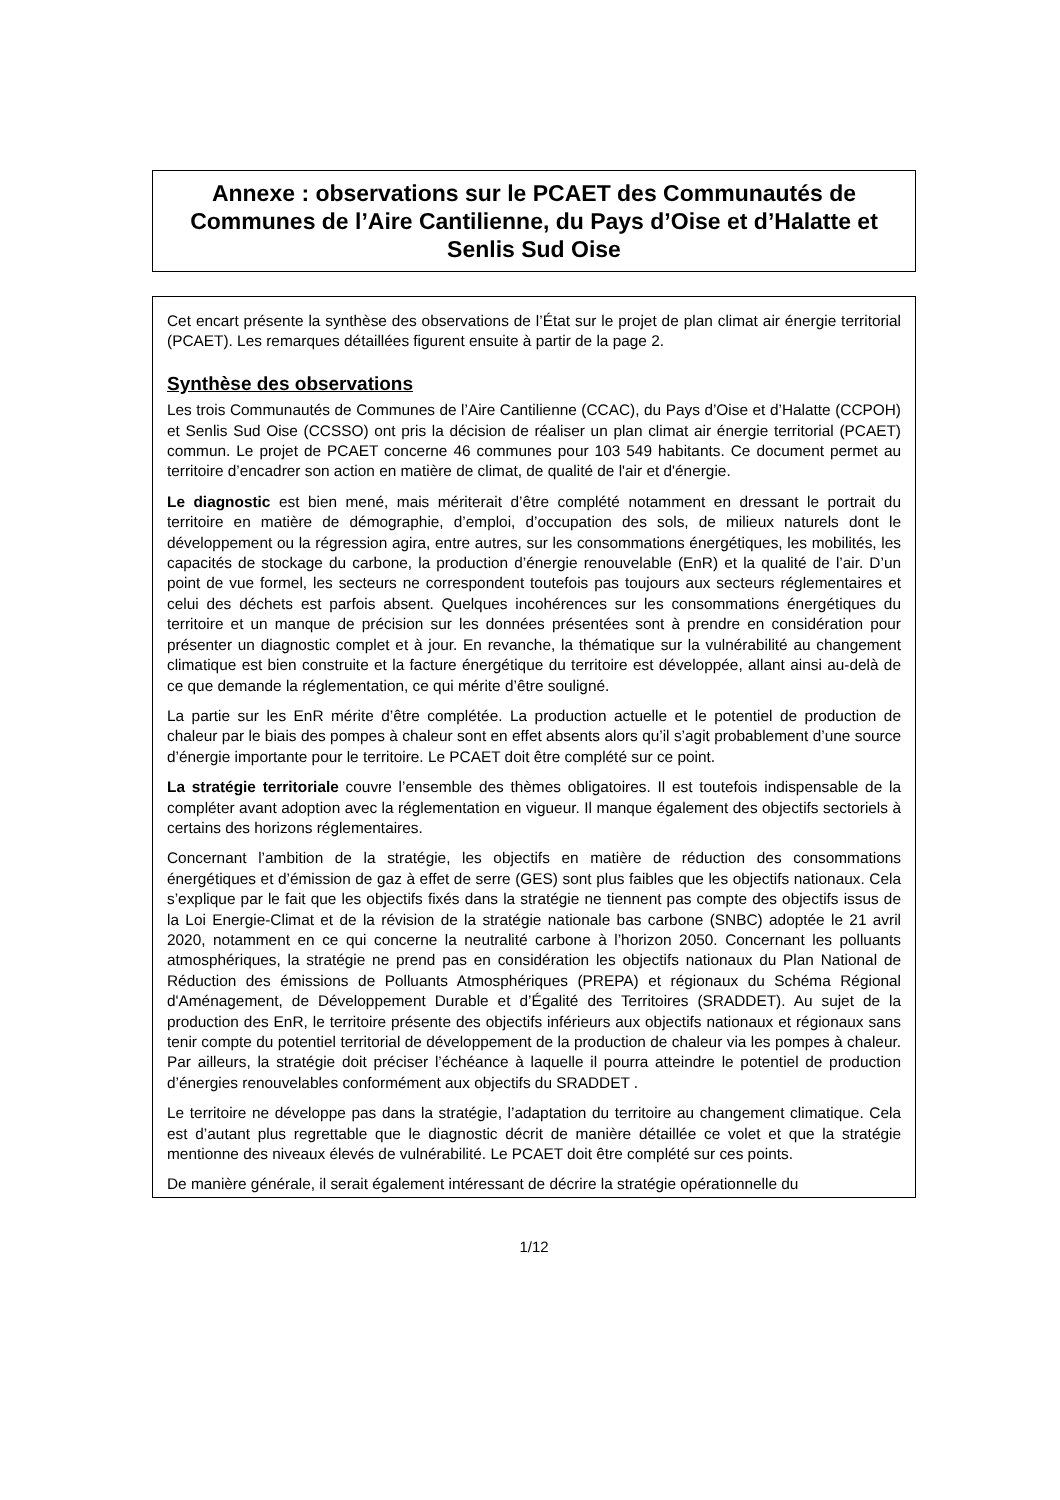Annexe : observations sur le PCAET des Communautés de Communes de l’Aire Cantilienne, du Pays d’Oise et d’Halatte et Senlis Sud Oise
Cet encart présente la synthèse des observations de l’État sur le projet de plan climat air énergie territorial (PCAET). Les remarques détaillées figurent ensuite à partir de la page 2.
Synthèse des observations
Les trois Communautés de Communes de l’Aire Cantilienne (CCAC), du Pays d’Oise et d’Halatte (CCPOH) et Senlis Sud Oise (CCSSO) ont pris la décision de réaliser un plan climat air énergie territorial (PCAET) commun. Le projet de PCAET concerne 46 communes pour 103 549 habitants. Ce document permet au territoire d’encadrer son action en matière de climat, de qualité de l'air et d'énergie.
Le diagnostic est bien mené, mais mériterait d’être complété notamment en dressant le portrait du territoire en matière de démographie, d’emploi, d’occupation des sols, de milieux naturels dont le développement ou la régression agira, entre autres, sur les consommations énergétiques, les mobilités, les capacités de stockage du carbone, la production d’énergie renouvelable (EnR) et la qualité de l’air. D’un point de vue formel, les secteurs ne correspondent toutefois pas toujours aux secteurs réglementaires et celui des déchets est parfois absent. Quelques incohérences sur les consommations énergétiques du territoire et un manque de précision sur les données présentées sont à prendre en considération pour présenter un diagnostic complet et à jour. En revanche, la thématique sur la vulnérabilité au changement climatique est bien construite et la facture énergétique du territoire est développée, allant ainsi au-delà de ce que demande la réglementation, ce qui mérite d’être souligné.
La partie sur les EnR mérite d’être complétée. La production actuelle et le potentiel de production de chaleur par le biais des pompes à chaleur sont en effet absents alors qu’il s’agit probablement d’une source d’énergie importante pour le territoire. Le PCAET doit être complété sur ce point.
La stratégie territoriale couvre l’ensemble des thèmes obligatoires. Il est toutefois indispensable de la compléter avant adoption avec la réglementation en vigueur. Il manque également des objectifs sectoriels à certains des horizons réglementaires.
Concernant l’ambition de la stratégie, les objectifs en matière de réduction des consommations énergétiques et d’émission de gaz à effet de serre (GES) sont plus faibles que les objectifs nationaux. Cela s’explique par le fait que les objectifs fixés dans la stratégie ne tiennent pas compte des objectifs issus de la Loi Energie-Climat et de la révision de la stratégie nationale bas carbone (SNBC) adoptée le 21 avril 2020, notamment en ce qui concerne la neutralité carbone à l’horizon 2050. Concernant les polluants atmosphériques, la stratégie ne prend pas en considération les objectifs nationaux du Plan National de Réduction des émissions de Polluants Atmosphériques (PREPA) et régionaux du Schéma Régional d'Aménagement, de Développement Durable et d’Égalité des Territoires (SRADDET). Au sujet de la production des EnR, le territoire présente des objectifs inférieurs aux objectifs nationaux et régionaux sans tenir compte du potentiel territorial de développement de la production de chaleur via les pompes à chaleur. Par ailleurs, la stratégie doit préciser l’échéance à laquelle il pourra atteindre le potentiel de production d’énergies renouvelables conformément aux objectifs du SRADDET .
Le territoire ne développe pas dans la stratégie, l’adaptation du territoire au changement climatique. Cela est d’autant plus regrettable que le diagnostic décrit de manière détaillée ce volet et que la stratégie mentionne des niveaux élevés de vulnérabilité. Le PCAET doit être complété sur ces points.
De manière générale, il serait également intéressant de décrire la stratégie opérationnelle du
1/12